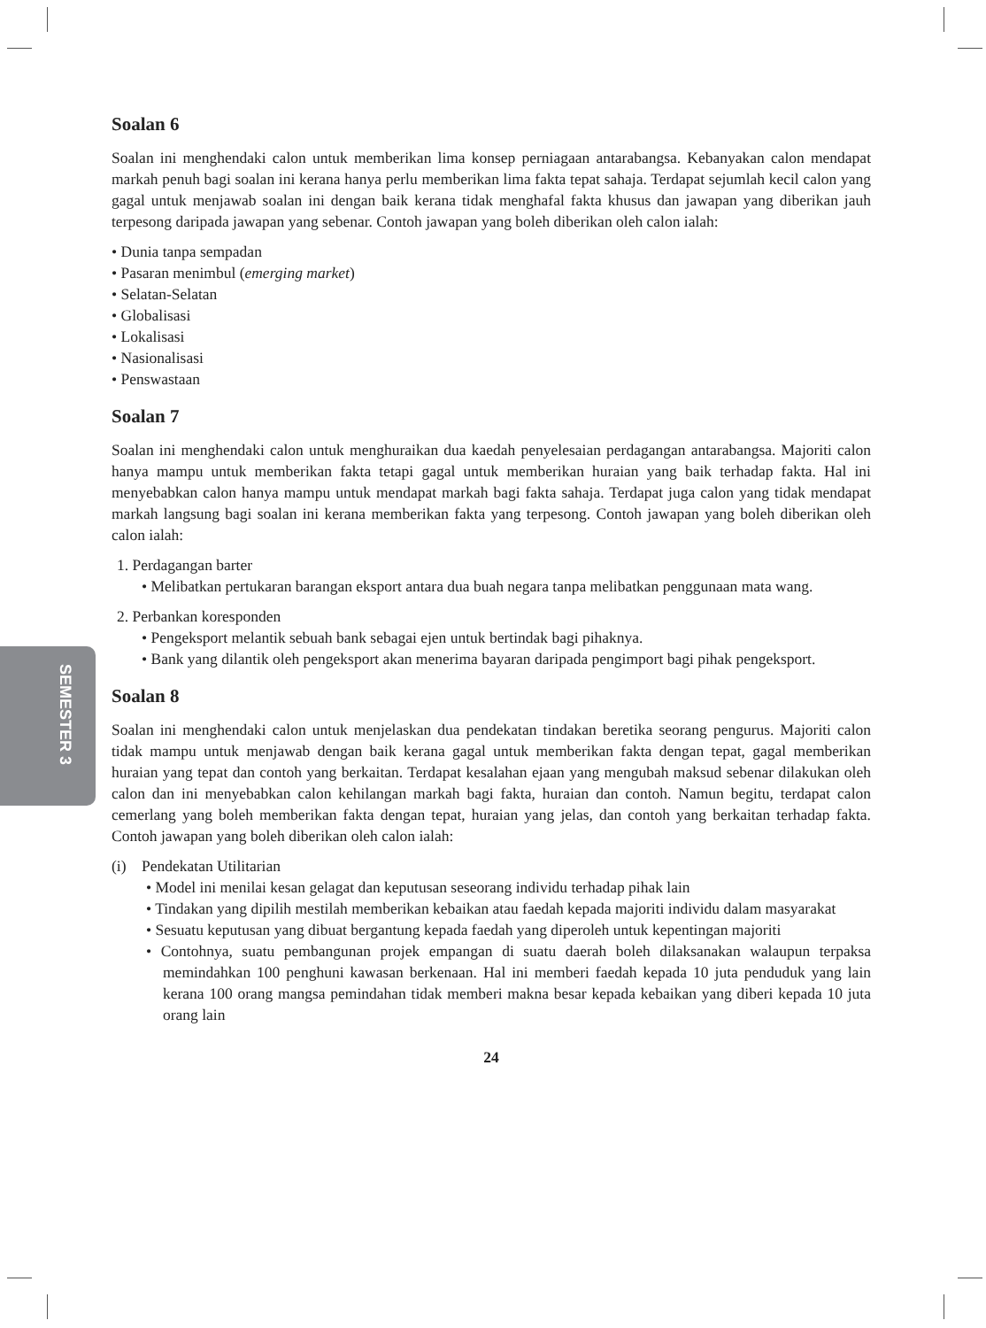SEMESTER 3
Soalan 6
Soalan ini menghendaki calon untuk memberikan lima konsep perniagaan antarabangsa. Kebanyakan calon mendapat markah penuh bagi soalan ini kerana hanya perlu memberikan lima fakta tepat sahaja. Terdapat sejumlah kecil calon yang gagal untuk menjawab soalan ini dengan baik kerana tidak menghafal fakta khusus dan jawapan yang diberikan jauh terpesong daripada jawapan yang sebenar. Contoh jawapan yang boleh diberikan oleh calon ialah:
• Dunia tanpa sempadan
• Pasaran menimbul (emerging market)
• Selatan-Selatan
• Globalisasi
• Lokalisasi
• Nasionalisasi
• Penswastaan
Soalan 7
Soalan ini menghendaki calon untuk menghuraikan dua kaedah penyelesaian perdagangan antarabangsa. Majoriti calon hanya mampu untuk memberikan fakta tetapi gagal untuk memberikan huraian yang baik terhadap fakta. Hal ini menyebabkan calon hanya mampu untuk mendapat markah bagi fakta sahaja. Terdapat juga calon yang tidak mendapat markah langsung bagi soalan ini kerana memberikan fakta yang terpesong. Contoh jawapan yang boleh diberikan oleh calon ialah:
1. Perdagangan barter
• Melibatkan pertukaran barangan eksport antara dua buah negara tanpa melibatkan penggunaan mata wang.
2. Perbankan koresponden
• Pengeksport melantik sebuah bank sebagai ejen untuk bertindak bagi pihaknya.
• Bank yang dilantik oleh pengeksport akan menerima bayaran daripada pengimport bagi pihak pengeksport.
Soalan 8
Soalan ini menghendaki calon untuk menjelaskan dua pendekatan tindakan beretika seorang pengurus. Majoriti calon tidak mampu untuk menjawab dengan baik kerana gagal untuk memberikan fakta dengan tepat, gagal memberikan huraian yang tepat dan contoh yang berkaitan. Terdapat kesalahan ejaan yang mengubah maksud sebenar dilakukan oleh calon dan ini menyebabkan calon kehilangan markah bagi fakta, huraian dan contoh. Namun begitu, terdapat calon cemerlang yang boleh memberikan fakta dengan tepat, huraian yang jelas, dan contoh yang berkaitan terhadap fakta. Contoh jawapan yang boleh diberikan oleh calon ialah:
(i) Pendekatan Utilitarian
• Model ini menilai kesan gelagat dan keputusan seseorang individu terhadap pihak lain
• Tindakan yang dipilih mestilah memberikan kebaikan atau faedah kepada majoriti individu dalam masyarakat
• Sesuatu keputusan yang dibuat bergantung kepada faedah yang diperoleh untuk kepentingan majoriti
• Contohnya, suatu pembangunan projek empangan di suatu daerah boleh dilaksanakan walaupun terpaksa memindahkan 100 penghuni kawasan berkenaan. Hal ini memberi faedah kepada 10 juta penduduk yang lain kerana 100 orang mangsa pemindahan tidak memberi makna besar kepada kebaikan yang diberi kepada 10 juta orang lain
24